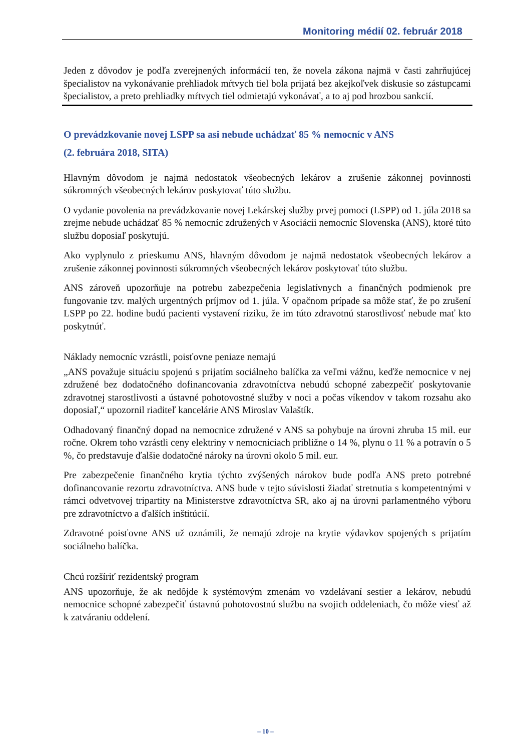Monitoring médií 02. február 2018
Jeden z dôvodov je podľa zverejnených informácií ten, že novela zákona najmä v časti zahrňujúcej špecialistov na vykonávanie prehliadok mŕtvych tiel bola prijatá bez akejkoľvek diskusie so zástupcami špecialistov, a preto prehliadky mŕtvych tiel odmietajú vykonávať, a to aj pod hrozbou sankcií.
O prevádzkovanie novej LSPP sa asi nebude uchádzať 85 % nemocníc v ANS
(2. februára 2018, SITA)
Hlavným dôvodom je najmä nedostatok všeobecných lekárov a zrušenie zákonnej povinnosti súkromných všeobecných lekárov poskytovať túto službu.
O vydanie povolenia na prevádzkovanie novej Lekárskej služby prvej pomoci (LSPP) od 1. júla 2018 sa zrejme nebude uchádzať 85 % nemocníc združených v Asociácii nemocníc Slovenska (ANS), ktoré túto službu doposiaľ poskytujú.
Ako vyplynulo z prieskumu ANS, hlavným dôvodom je najmä nedostatok všeobecných lekárov a zrušenie zákonnej povinnosti súkromných všeobecných lekárov poskytovať túto službu.
ANS zároveň upozorňuje na potrebu zabezpečenia legislatívnych a finančných podmienok pre fungovanie tzv. malých urgentných príjmov od 1. júla. V opačnom prípade sa môže stať, že po zrušení LSPP po 22. hodine budú pacienti vystavení riziku, že im túto zdravotnú starostlivosť nebude mať kto poskytnúť.
Náklady nemocníc vzrástli, poisťovne peniaze nemajú
„ANS považuje situáciu spojenú s prijatím sociálneho balíčka za veľmi vážnu, keďže nemocnice v nej združené bez dodatočného dofinancovania zdravotníctva nebudú schopné zabezpečiť poskytovanie zdravotnej starostlivosti a ústavné pohotovostné služby v noci a počas víkendov v takom rozsahu ako doposiaľ,“ upozornil riaditeľ kancelárie ANS Miroslav Valaštík.
Odhadovaný finančný dopad na nemocnice združené v ANS sa pohybuje na úrovni zhruba 15 mil. eur ročne. Okrem toho vzrástli ceny elektriny v nemocniciach približne o 14 %, plynu o 11 % a potravín o 5 %, čo predstavuje ďalšie dodatočné nároky na úrovni okolo 5 mil. eur.
Pre zabezpečenie finančného krytia týchto zvýšených nárokov bude podľa ANS preto potrebné dofinancovanie rezortu zdravotníctva. ANS bude v tejto súvislosti žiadať stretnutia s kompetentnými v rámci odvetvovej tripartity na Ministerstve zdravotníctva SR, ako aj na úrovni parlamentného výboru pre zdravotníctvo a ďalších inštitúcií.
Zdravotné poisťovne ANS už oznámili, že nemajú zdroje na krytie výdavkov spojených s prijatím sociálneho balíčka.
Chcú rozšíriť rezidentský program
ANS upozorňuje, že ak nedôjde k systémovým zmenám vo vzdelávaní sestier a lekárov, nebudú nemocnice schopné zabezpečiť ústavnú pohotovostnú službu na svojich oddeleniach, čo môže viesť až k zatváraniu oddelení.
– 10 –